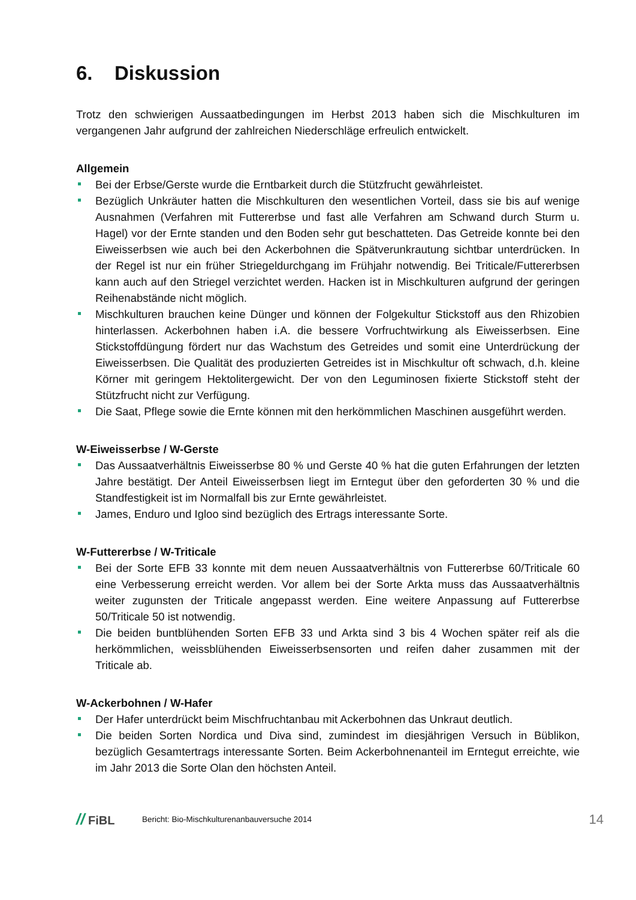6. Diskussion
Trotz den schwierigen Aussaatbedingungen im Herbst 2013 haben sich die Mischkulturen im vergangenen Jahr aufgrund der zahlreichen Niederschläge erfreulich entwickelt.
Allgemein
Bei der Erbse/Gerste wurde die Erntbarkeit durch die Stützfrucht gewährleistet.
Bezüglich Unkräuter hatten die Mischkulturen den wesentlichen Vorteil, dass sie bis auf wenige Ausnahmen (Verfahren mit Futtererbse und fast alle Verfahren am Schwand durch Sturm u. Hagel) vor der Ernte standen und den Boden sehr gut beschatteten. Das Getreide konnte bei den Eiweisserbsen wie auch bei den Ackerbohnen die Spätverunkrautung sichtbar unterdrücken. In der Regel ist nur ein früher Striegeldurchgang im Frühjahr notwendig. Bei Triticale/Futtererbsen kann auch auf den Striegel verzichtet werden. Hacken ist in Mischkulturen aufgrund der geringen Reihenabstände nicht möglich.
Mischkulturen brauchen keine Dünger und können der Folgekultur Stickstoff aus den Rhizobien hinterlassen. Ackerbohnen haben i.A. die bessere Vorfruchtwirkung als Eiweisserbsen. Eine Stickstoffdüngung fördert nur das Wachstum des Getreides und somit eine Unterdrückung der Eiweisserbsen. Die Qualität des produzierten Getreides ist in Mischkultur oft schwach, d.h. kleine Körner mit geringem Hektolitergewicht. Der von den Leguminosen fixierte Stickstoff steht der Stützfrucht nicht zur Verfügung.
Die Saat, Pflege sowie die Ernte können mit den herkömmlichen Maschinen ausgeführt werden.
W-Eiweisserbse / W-Gerste
Das Aussaatverhältnis Eiweisserbse 80 % und Gerste 40 % hat die guten Erfahrungen der letzten Jahre bestätigt. Der Anteil Eiweisserbsen liegt im Erntegut über den geforderten 30 % und die Standfestigkeit ist im Normalfall bis zur Ernte gewährleistet.
James, Enduro und Igloo sind bezüglich des Ertrags interessante Sorte.
W-Futtererbse / W-Triticale
Bei der Sorte EFB 33 konnte mit dem neuen Aussaatverhältnis von Futtererbse 60/Triticale 60 eine Verbesserung erreicht werden. Vor allem bei der Sorte Arkta muss das Aussaatverhältnis weiter zugunsten der Triticale angepasst werden. Eine weitere Anpassung auf Futtererbse 50/Triticale 50 ist notwendig.
Die beiden buntblühenden Sorten EFB 33 und Arkta sind 3 bis 4 Wochen später reif als die herkömmlichen, weissblühenden Eiweisserbsensorten und reifen daher zusammen mit der Triticale ab.
W-Ackerbohnen / W-Hafer
Der Hafer unterdrückt beim Mischfruchtanbau mit Ackerbohnen das Unkraut deutlich.
Die beiden Sorten Nordica und Diva sind, zumindest im diesjährigen Versuch in Büblikon, bezüglich Gesamtertrags interessante Sorten. Beim Ackerbohnenanteil im Erntegut erreichte, wie im Jahr 2013 die Sorte Olan den höchsten Anteil.
// FiBL
Bericht: Bio-Mischkulturenanbauversuche 2014
14